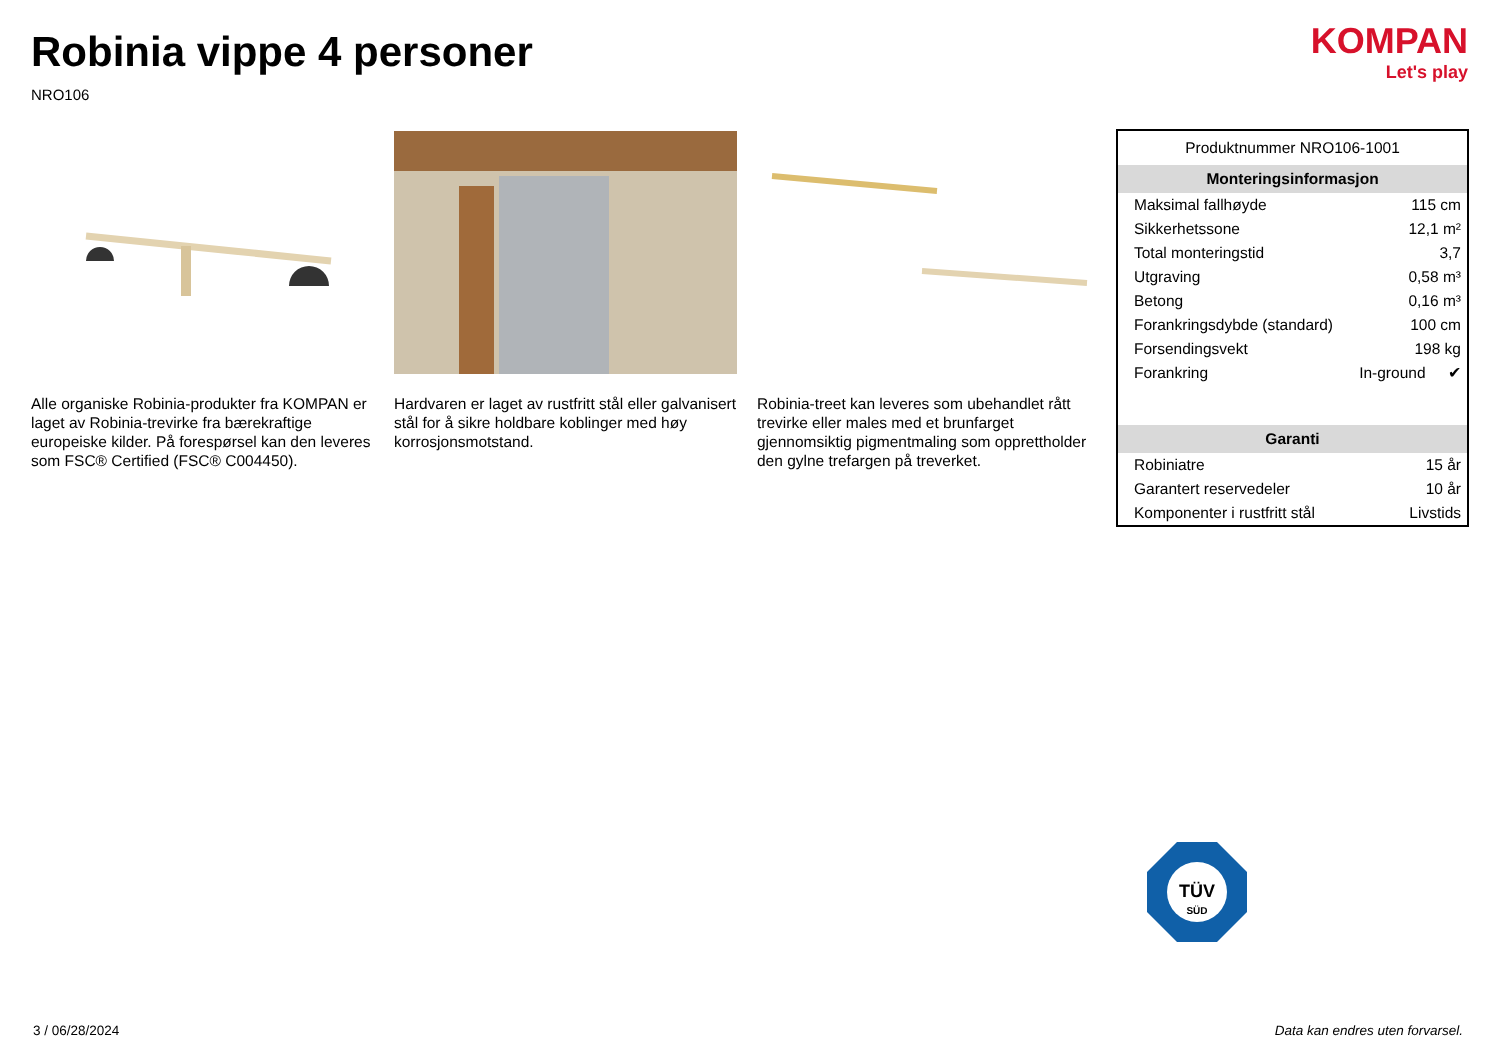Robinia vippe 4 personer
NRO106
KOMPAN
Let's play
Alle organiske Robinia-produkter fra KOMPAN er laget av Robinia-trevirke fra bærekraftige europeiske kilder. På forespørsel kan den leveres som FSC® Certified (FSC® C004450).
Hardvaren er laget av rustfritt stål eller galvanisert stål for å sikre holdbare koblinger med høy korrosjonsmotstand.
Robinia-treet kan leveres som ubehandlet rått trevirke eller males med et brunfarget gjennomsiktig pigmentmaling som opprettholder den gylne trefargen på treverket.
Produktnummer NRO106-1001
Monteringsinformasjon
| Maksimal fallhøyde | 115 cm | |
| Sikkerhetssone | 12,1 m² | |
| Total monteringstid | 3,7 | |
| Utgraving | 0,58 m³ | |
| Betong | 0,16 m³ | |
| Forankringsdybde (standard) | 100 cm | |
| Forsendingsvekt | 198 kg | |
| Forankring | In-ground | ✔ |
Garanti
| Robiniatre | 15 år |
| Garantert reservedeler | 10 år |
| Komponenter i rustfritt stål | Livstids |
TÜV
SÜD
3 / 06/28/2024
Data kan endres uten forvarsel.